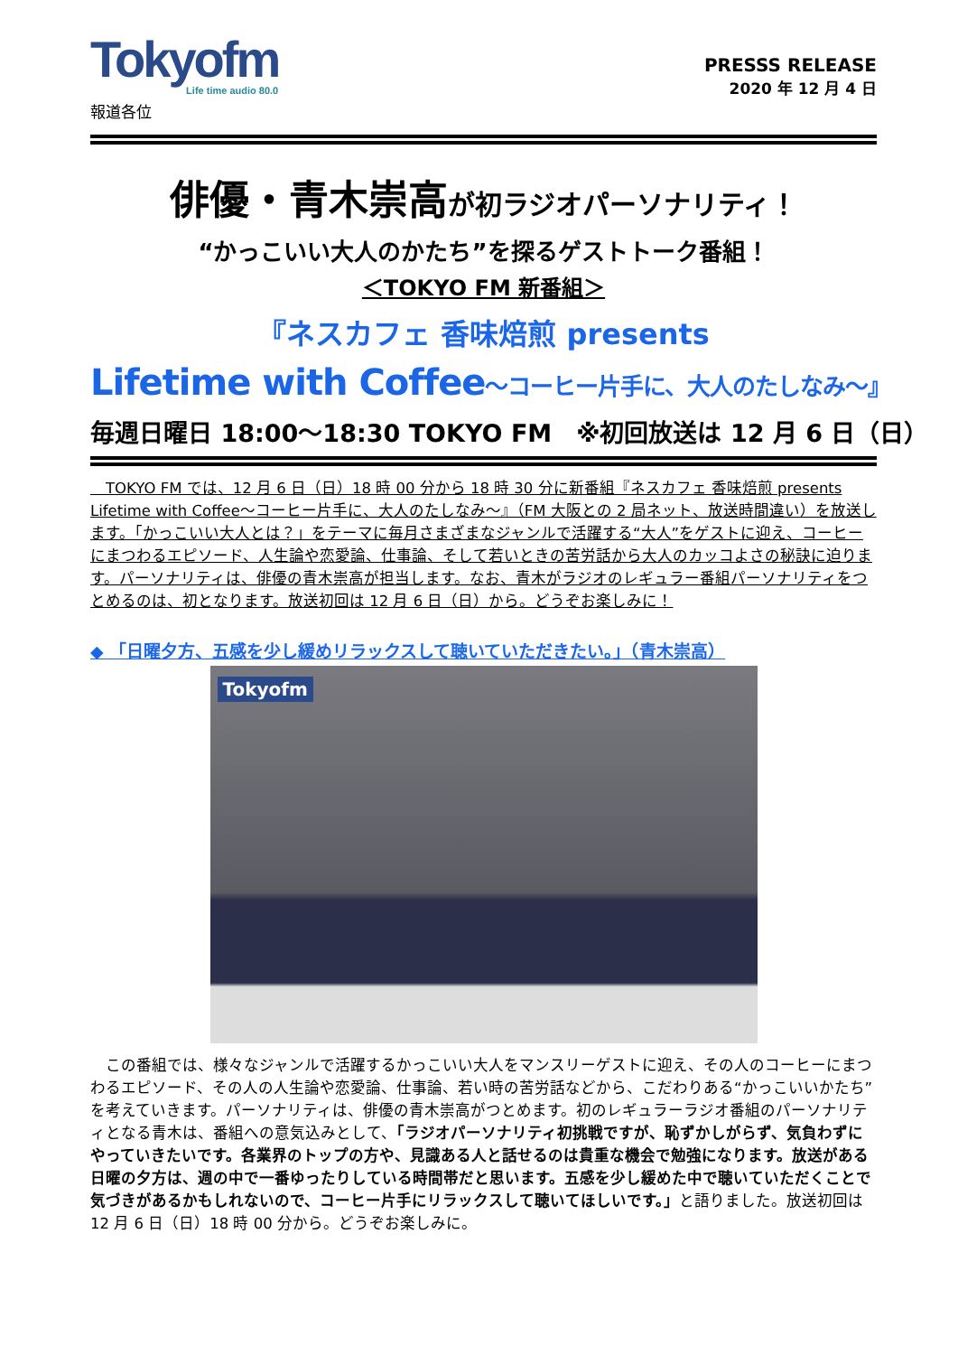Tokyofm
Life time audio 80.0
報道各位
PRESSS RELEASE
2020 年 12 月 4 日
俳優・青木崇高が初ラジオパーソナリティ！
“かっこいい大人のかたち”を探るゲストトーク番組！
＜TOKYO FM 新番組＞
『ネスカフェ 香味焙煎 presents
Lifetime with Coffee～コーヒー片手に、大人のたしなみ～』
毎週日曜日 18:00～18:30 TOKYO FM　※初回放送は 12 月 6 日（日）
　TOKYO FM では、12 月 6 日（日）18 時 00 分から 18 時 30 分に新番組『ネスカフェ 香味焙煎 presents Lifetime with Coffee～コーヒー片手に、大人のたしなみ～』（FM 大阪との 2 局ネット、放送時間違い）を放送します。「かっこいい大人とは？」をテーマに毎月さまざまなジャンルで活躍する“大人”をゲストに迎え、コーヒーにまつわるエピソード、人生論や恋愛論、仕事論、そして若いときの苦労話から大人のカッコよさの秘訣に迫ります。パーソナリティは、俳優の青木崇高が担当します。なお、青木がラジオのレギュラー番組パーソナリティをつとめるのは、初となります。放送初回は 12 月 6 日（日）から。どうぞお楽しみに！
◆ 「日曜夕方、五感を少し緩めリラックスして聴いていただきたい。」（青木崇高）
Tokyofm
　この番組では、様々なジャンルで活躍するかっこいい大人をマンスリーゲストに迎え、その人のコーヒーにまつわるエピソード、その人の人生論や恋愛論、仕事論、若い時の苦労話などから、こだわりある“かっこいいかたち”を考えていきます。パーソナリティは、俳優の青木崇高がつとめます。初のレギュラーラジオ番組のパーソナリティとなる青木は、番組への意気込みとして、「ラジオパーソナリティ初挑戦ですが、恥ずかしがらず、気負わずにやっていきたいです。各業界のトップの方や、見識ある人と話せるのは貴重な機会で勉強になります。放送がある日曜の夕方は、週の中で一番ゆったりしている時間帯だと思います。五感を少し緩めた中で聴いていただくことで気づきがあるかもしれないので、コーヒー片手にリラックスして聴いてほしいです。」と語りました。放送初回は 12 月 6 日（日）18 時 00 分から。どうぞお楽しみに。